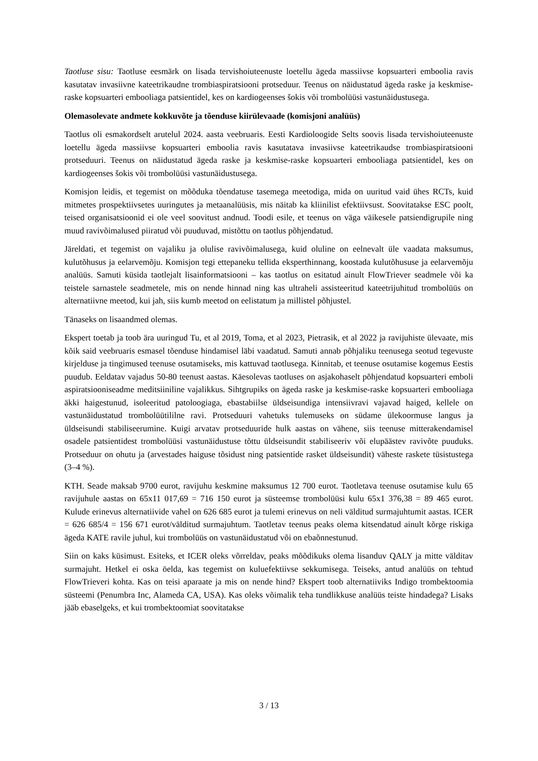Taotluse sisu: Taotluse eesmärk on lisada tervishoiuteenuste loetellu ägeda massiivse kopsuarteri emboolia ravis kasutatav invasiivne kateetrikaudne trombiaspiratsiooni protseduur. Teenus on näidustatud ägeda raske ja keskmise-raske kopsuarteri embooliaga patsientidel, kes on kardiogeenses šokis või trombolüüsi vastunäidustusega.
Olemasolevate andmete kokkuvõte ja tõenduse kiirülevaade (komisjoni analüüs)
Taotlus oli esmakordselt arutelul 2024. aasta veebruaris. Eesti Kardioloogide Selts soovis lisada tervishoiuteenuste loetellu ägeda massiivse kopsuarteri emboolia ravis kasutatava invasiivse kateetrikaudse trombiaspiratsiooni protseduuri. Teenus on näidustatud ägeda raske ja keskmise-raske kopsuarteri embooliaga patsientidel, kes on kardiogeenses šokis või trombolüüsi vastunäidustusega.
Komisjon leidis, et tegemist on mõõduka tõendatuse tasemega meetodiga, mida on uuritud vaid ühes RCTs, kuid mitmetes prospektiivsetes uuringutes ja metaanalüüsis, mis näitab ka kliinilist efektiivsust. Soovitatakse ESC poolt, teised organisatsioonid ei ole veel soovitust andnud. Toodi esile, et teenus on väga väikesele patsiendigrupile ning muud ravivõimalused piiratud või puuduvad, mistõttu on taotlus põhjendatud.
Järeldati, et tegemist on vajaliku ja olulise ravivõimalusega, kuid oluline on eelnevalt üle vaadata maksumus, kulutõhusus ja eelarvemõju. Komisjon tegi ettepaneku tellida eksperthinnang, koostada kulutõhususe ja eelarvemõju analüüs. Samuti küsida taotlejalt lisainformatsiooni – kas taotlus on esitatud ainult FlowTriever seadmele või ka teistele sarnastele seadmetele, mis on nende hinnad ning kas ultraheli assisteeritud kateetrijuhitud trombolüüs on alternatiivne meetod, kui jah, siis kumb meetod on eelistatum ja millistel põhjustel.
Tänaseks on lisaandmed olemas.
Ekspert toetab ja toob ära uuringud Tu, et al 2019, Toma, et al 2023, Pietrasik, et al 2022 ja ravijuhiste ülevaate, mis kõik said veebruaris esmasel tõenduse hindamisel läbi vaadatud. Samuti annab põhjaliku teenusega seotud tegevuste kirjelduse ja tingimused teenuse osutamiseks, mis kattuvad taotlusega. Kinnitab, et teenuse osutamise kogemus Eestis puudub. Eeldatav vajadus 50-80 teenust aastas. Käesolevas taotluses on asjakohaselt põhjendatud kopsuarteri emboli aspiratsiooniseadme meditsiiniline vajalikkus. Sihtgrupiks on ägeda raske ja keskmise-raske kopsuarteri embooliaga äkki haigestunud, isoleeritud patoloogiaga, ebastabiilse üldseisundiga intensiivravi vajavad haiged, kellele on vastunäidustatud trombolüütililne ravi. Protseduuri vahetuks tulemuseks on südame ülekoormuse langus ja üldseisundi stabiliseerumine. Kuigi arvatav protseduuride hulk aastas on vähene, siis teenuse mitterakendamisel osadele patsientidest trombolüüsi vastunäidustuse tõttu üldseisundit stabiliseeriv või elupäästev ravivõte puuduks. Protseduur on ohutu ja (arvestades haiguse tõsidust ning patsientide rasket üldseisundit) väheste raskete tüsistustega (3–4 %).
KTH. Seade maksab 9700 eurot, ravijuhu keskmine maksumus 12 700 eurot. Taotletava teenuse osutamise kulu 65 ravijuhule aastas on 65x11 017,69 = 716 150 eurot ja süsteemse trombolüüsi kulu 65x1 376,38 = 89 465 eurot. Kulude erinevus alternatiivide vahel on 626 685 eurot ja tulemi erinevus on neli välditud surmajuhtumit aastas. ICER = 626 685/4 = 156 671 eurot/välditud surmajuhtum. Taotletav teenus peaks olema kitsendatud ainult kõrge riskiga ägeda KATE ravile juhul, kui trombolüüs on vastunäidustatud või on ebaõnnestunud.
Siin on kaks küsimust. Esiteks, et ICER oleks võrreldav, peaks mõõdikuks olema lisanduv QALY ja mitte välditav surmajuht. Hetkel ei oska öelda, kas tegemist on kuluefektiivse sekkumisega. Teiseks, antud analüüs on tehtud FlowTrieveri kohta. Kas on teisi aparaate ja mis on nende hind? Ekspert toob alternatiiviks Indigo trombektoomia süsteemi (Penumbra Inc, Alameda CA, USA). Kas oleks võimalik teha tundlikkuse analüüs teiste hindadega? Lisaks jääb ebaselgeks, et kui trombektoomiat soovitatakse
3 / 13